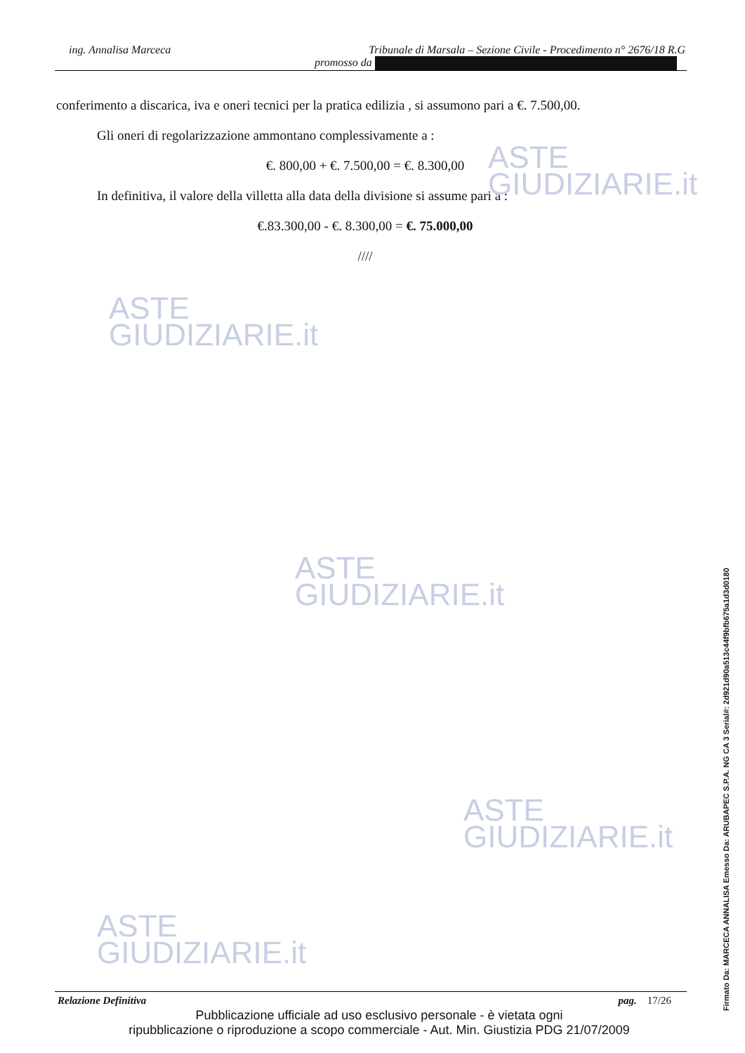ing. Annalisa Marceca Tribunale di Marsala – Sezione Civile - Procedimento n° 2676/18 R.G
promosso da
conferimento a discarica, iva e oneri tecnici per la pratica edilizia , si assumono pari a €. 7.500,00.
Gli oneri di regolarizzazione ammontano complessivamente a :
€. 800,00 + €. 7.500,00 = €. 8.300,00
In definitiva, il valore della villetta alla data della divisione si assume pari a :
€.83.300,00 - €. 8.300,00 = €. 75.000,00
////
ASTE
GIUDIZIARIE.it
ASTE
GIUDIZIARIE.it
ASTE
GIUDIZIARIE.it
ASTE
GIUDIZIARIE.it
ASTE
GIUDIZIARIE.it
Relazione Definitiva pag. 17/26
Pubblicazione ufficiale ad uso esclusivo personale - è vietata ogni
ripubblicazione o riproduzione a scopo commerciale - Aut. Min. Giustizia PDG 21/07/2009
Firmato Da: MARCECA ANNALISA Emesso Da: ARUBAPEC S.P.A. NG CA 3 Serial#: 2d921d90a513c44f9bfb675a1d3d0180